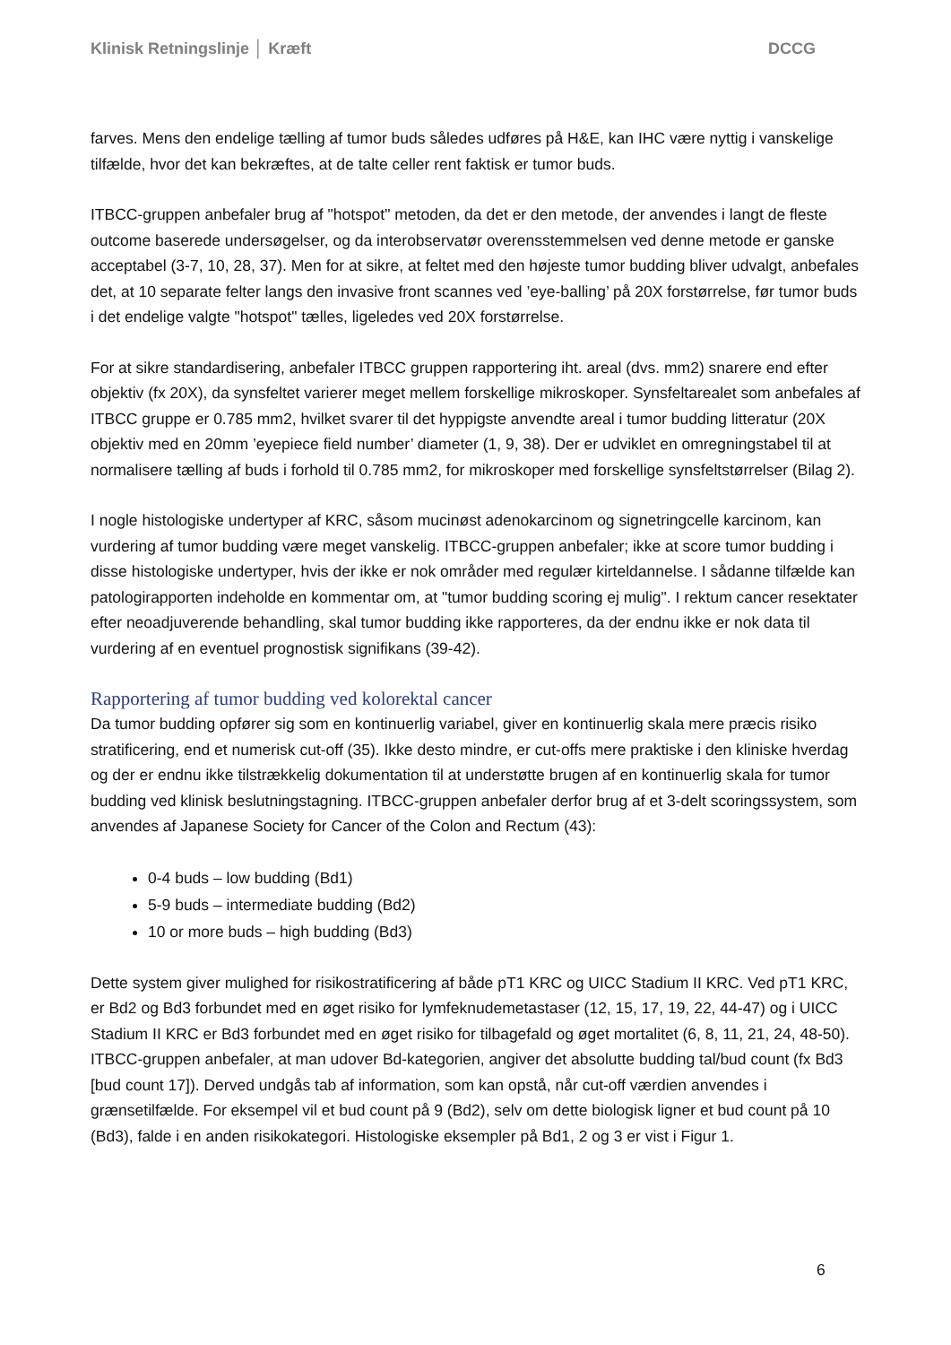Klinisk Retningslinje │ Kræft DCCG
farves. Mens den endelige tælling af tumor buds således udføres på H&E, kan IHC være nyttig i vanskelige tilfælde, hvor det kan bekræftes, at de talte celler rent faktisk er tumor buds.
ITBCC-gruppen anbefaler brug af "hotspot" metoden, da det er den metode, der anvendes i langt de fleste outcome baserede undersøgelser, og da interobservatør overensstemmelsen ved denne metode er ganske acceptabel (3-7, 10, 28, 37). Men for at sikre, at feltet med den højeste tumor budding bliver udvalgt, anbefales det, at 10 separate felter langs den invasive front scannes ved ’eye-balling’ på 20X forstørrelse, før tumor buds i det endelige valgte "hotspot" tælles, ligeledes ved 20X forstørrelse.
For at sikre standardisering, anbefaler ITBCC gruppen rapportering iht. areal (dvs. mm2) snarere end efter objektiv (fx 20X), da synsfeltet varierer meget mellem forskellige mikroskoper. Synsfeltarealet som anbefales af ITBCC gruppe er 0.785 mm2, hvilket svarer til det hyppigste anvendte areal i tumor budding litteratur (20X objektiv med en 20mm ’eyepiece field number’ diameter (1, 9, 38). Der er udviklet en omregningstabel til at normalisere tælling af buds i forhold til 0.785 mm2, for mikroskoper med forskellige synsfeltstørrelser (Bilag 2).
I nogle histologiske undertyper af KRC, såsom mucinøst adenokarcinom og signetringcelle karcinom, kan vurdering af tumor budding være meget vanskelig. ITBCC-gruppen anbefaler; ikke at score tumor budding i disse histologiske undertyper, hvis der ikke er nok områder med regulær kirteldannelse. I sådanne tilfælde kan patologirapporten indeholde en kommentar om, at "tumor budding scoring ej mulig". I rektum cancer resektater efter neoadjuverende behandling, skal tumor budding ikke rapporteres, da der endnu ikke er nok data til vurdering af en eventuel prognostisk signifikans (39-42).
Rapportering af tumor budding ved kolorektal cancer
Da tumor budding opfører sig som en kontinuerlig variabel, giver en kontinuerlig skala mere præcis risiko stratificering, end et numerisk cut-off (35). Ikke desto mindre, er cut-offs mere praktiske i den kliniske hverdag og der er endnu ikke tilstrækkelig dokumentation til at understøtte brugen af en kontinuerlig skala for tumor budding ved klinisk beslutningstagning. ITBCC-gruppen anbefaler derfor brug af et 3-delt scoringssystem, som anvendes af Japanese Society for Cancer of the Colon and Rectum (43):
0-4 buds – low budding (Bd1)
5-9 buds – intermediate budding (Bd2)
10 or more buds – high budding (Bd3)
Dette system giver mulighed for risikostratificering af både pT1 KRC og UICC Stadium II KRC. Ved pT1 KRC, er Bd2 og Bd3 forbundet med en øget risiko for lymfeknudemetastaser (12, 15, 17, 19, 22, 44-47) og i UICC Stadium II KRC er Bd3 forbundet med en øget risiko for tilbagefald og øget mortalitet (6, 8, 11, 21, 24, 48-50). ITBCC-gruppen anbefaler, at man udover Bd-kategorien, angiver det absolutte budding tal/bud count (fx Bd3 [bud count 17]). Derved undgås tab af information, som kan opstå, når cut-off værdien anvendes i grænsetilfælde. For eksempel vil et bud count på 9 (Bd2), selv om dette biologisk ligner et bud count på 10 (Bd3), falde i en anden risikokategori. Histologiske eksempler på Bd1, 2 og 3 er vist i Figur 1.
6